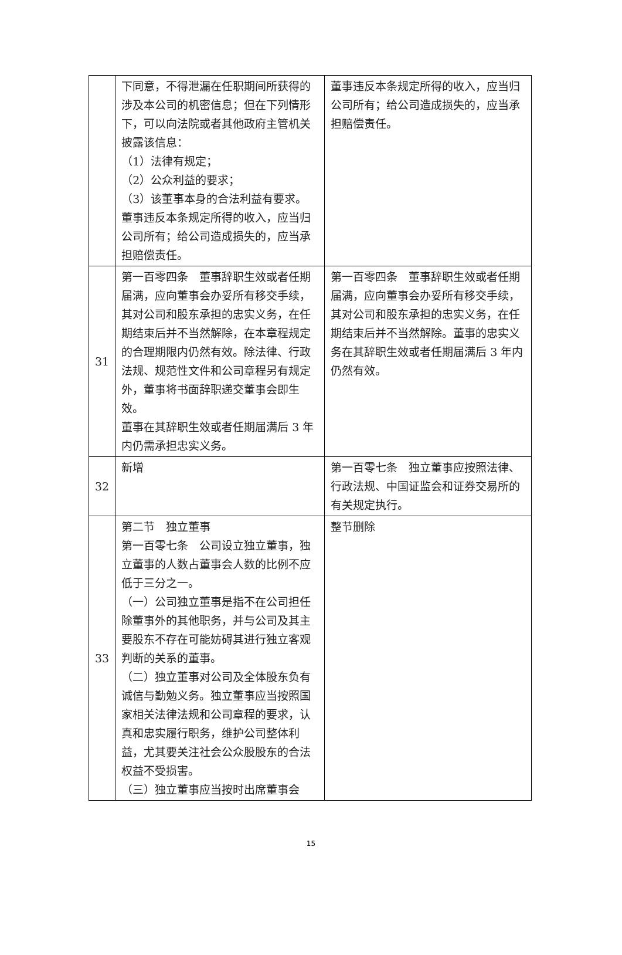| | 下同意，不得泄漏在任职期间所获得的涉及本公司的机密信息；但在下列情形下，可以向法院或者其他政府主管机关披露该信息： （1）法律有规定； （2）公众利益的要求； （3）该董事本身的合法利益有要求。 董事违反本条规定所得的收入，应当归公司所有；给公司造成损失的，应当承担赔偿责任。 | 董事违反本条规定所得的收入，应当归公司所有；给公司造成损失的，应当承担赔偿责任。 |
| 31 | 第一百零四条 董事辞职生效或者任期届满，应向董事会办妥所有移交手续，其对公司和股东承担的忠实义务，在任期结束后并不当然解除，在本章程规定的合理期限内仍然有效。除法律、行政法规、规范性文件和公司章程另有规定外，董事将书面辞职递交董事会即生效。 董事在其辞职生效或者任期届满后 3 年内仍需承担忠实义务。 | 第一百零四条 董事辞职生效或者任期届满，应向董事会办妥所有移交手续，其对公司和股东承担的忠实义务，在任期结束后并不当然解除。董事的忠实义务在其辞职生效或者任期届满后 3 年内仍然有效。 |
| 32 | 新增 | 第一百零七条 独立董事应按照法律、行政法规、中国证监会和证券交易所的有关规定执行。 |
| 33 | 第二节 独立董事 第一百零七条 公司设立独立董事，独立董事的人数占董事会人数的比例不应低于三分之一。 （一）公司独立董事是指不在公司担任除董事外的其他职务，并与公司及其主要股东不存在可能妨碍其进行独立客观判断的关系的董事。 （二）独立董事对公司及全体股东负有诚信与勤勉义务。独立董事应当按照国家相关法律法规和公司章程的要求，认真和忠实履行职务，维护公司整体利益，尤其要关注社会公众股股东的合法权益不受损害。 （三）独立董事应当按时出席董事会 | 整节删除 |
15